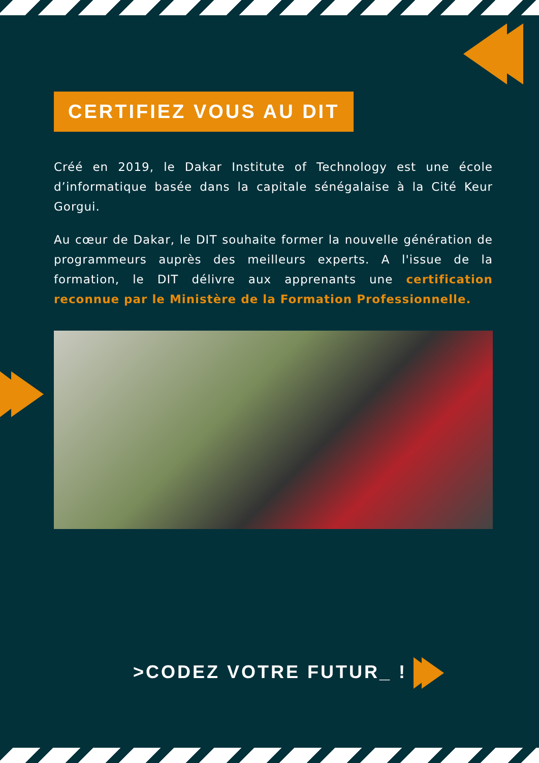CERTIFIEZ VOUS AU DIT
Créé en 2019, le Dakar Institute of Technology est une école d’informatique basée dans la capitale sénégalaise à la Cité Keur Gorgui.
Au cœur de Dakar, le DIT souhaite former la nouvelle génération de programmeurs auprès des meilleurs experts. A l'issue de la formation, le DIT délivre aux apprenants une certification reconnue par le Ministère de la Formation Professionnelle.
>CODEZ VOTRE FUTUR_ !